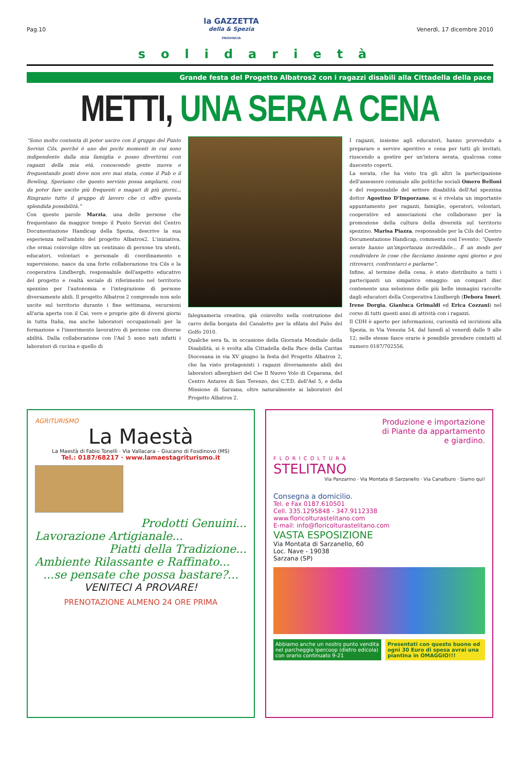Pag.10
la GAZZETTA
della & Spezia
PROVINCIA
Venerdì, 17 dicembre 2010
solidarietà
Grande festa del Progetto Albatros2 con i ragazzi disabili alla Cittadella della pace
METTI, UNA SERA A CENA
“Sono molto contenta di poter uscire con il gruppo del Punto Servizi Cils, perché è uno dei pochi momenti in cui sono indipendente dalla mia famiglia e posso divertirmi con ragazzi della mia età, conoscendo gente nuova e frequentando posti dove non ero mai stata, come il Pub o il Bowling. Speriamo che questo servizio possa ampliarsi, così da poter fare uscite più frequenti e magari di più giorni... Ringrazio tutto il gruppo di lavoro che ci offre questa splendida possibilità.”
Con queste parole Marzia, una delle persone che frequentano da maggior tempo il Punto Servizi del Centro Documentazione Handicap della Spezia, descrive la sua esperienza nell'ambito del progetto Albatros2. L'iniziativa, che ormai coinvolge oltre un centinaio di persone tra utenti, educatori, volontari e personale di coordinamento e supervisione, nasce da una forte collaborazione tra Cils e la cooperativa Lindbergh, responsabile dell'aspetto educativo del progetto e realtà sociale di riferimento nel territorio spezzino per l'autonomia e l'integrazione di persone diversamente abili. Il progetto Albatros 2 comprende non solo uscite sul territorio durante i fine settimana, escursioni all'aria aperta con il Cai, vere e proprie gite di diversi giorni in tutta Italia, ma anche laboratori occupazionali per la formazione e l'inserimento lavorativo di persone con diverse abilità. Dalla collaborazione con l'Asl 5 sono nati infatti i laboratori di cucina e quello di
falegnameria creativa, già coinvolto nella costruzione del carro della borgata del Canaletto per la sfilata del Palio del Golfo 2010.
Qualche sera fa, in occasione della Giornata Mondiale della Disabilità, si è svolta alla Cittadella della Pace della Caritas Diocesana in via XV giugno la festa del Progetto Albatros 2, che ha visto protagonisti i ragazzi diversamente abili dei laboratori alberghieri del Cse Il Nuovo Volo di Ceparana, del Centro Antares di San Terenzo, dei C.T.D. dell'Asl 5, e della Missione di Sarzana, oltre naturalmente ai laboratori del Progetto Albatros 2.
I ragazzi, insieme agli educatori, hanno provveduto a preparare e servire aperitivo e cena per tutti gli invitati, riuscendo a gestire per un'intera serata, qualcosa come duecento coperti.
La serata, che ha visto tra gli altri la partecipazione dell'assessore comunale alle politiche sociali Omero Belloni e del responsabile del settore disabilità dell'Asl spezzina dottor Agostino D'Imporzano, si è rivelata un importante appuntamento per ragazzi, famiglie, operatori, volontari, cooperative ed associazioni che collaborano per la promozione della cultura della diversità sul territorio spezzino. Marisa Piazza, responsabile per la Cils del Centro Documentazione Handicap, commenta così l'evento: “Queste serate hanno un'importanza incredibile... È un modo per condividere le cose che facciamo insieme ogni giorno e poi ritrovarci, confrontarci e parlarne”.
Infine, al termine della cena, è stato distribuito a tutti i partecipanti un simpatico omaggio: un compact disc contenente una selezione delle più belle immagini raccolte dagli educatori della Cooperativa Lindbergh (Debora Imeri, Irene Dorgia, Gianluca Grimaldi ed Erica Cozzani) nel corso di tutti questi anni di attività con i ragazzi.
Il CDH è aperto per informazioni, curiosità ed iscrizioni alla Spezia, in Via Venezia 54, dal lunedì al venerdì dalle 9 alle 12; nelle stesse fasce orarie è possibile prendere contatti al numero 0187/702556.
AGRITURISMO
La Maestà
La Maestà di Fabio Tonelli · Via Vallacara – Giucano di Fosdinovo (MS)
Tel.: 0187/68217 · www.lamaestagriturismo.it
Prodotti Genuini...
Lavorazione Artigianale...
Piatti della Tradizione...
Ambiente Rilassante e Raffinato...
...se pensate che possa bastare?...
VENITECI A PROVARE!
PRENOTAZIONE ALMENO 24 ORE PRIMA
Produzione e importazione
di Piante da appartamento
e giardino.
FLORICOLTURA
STELITANO
Via Panzarino · Via Montata di Sarzanello · Via Canalburo · Siamo qui!
Consegna a domicilio.
Tel. e Fax 0187.610501
Cell. 335.1295848 - 347.9112338
www.floricolturastelitano.com
E-mail: info@floricolturastelitano.com
VASTA ESPOSIZIONE
Via Montata di Sarzanello, 60
Loc. Nave - 19038
Sarzana (SP)
Abbiamo anche un nostro punto vendita nel parcheggio Ipercoop (dietro edicola) con orario continuato 9-21
Presentati con questo buono ed ogni 30 Euro di spesa avrai una piantina in OMAGGIO!!!